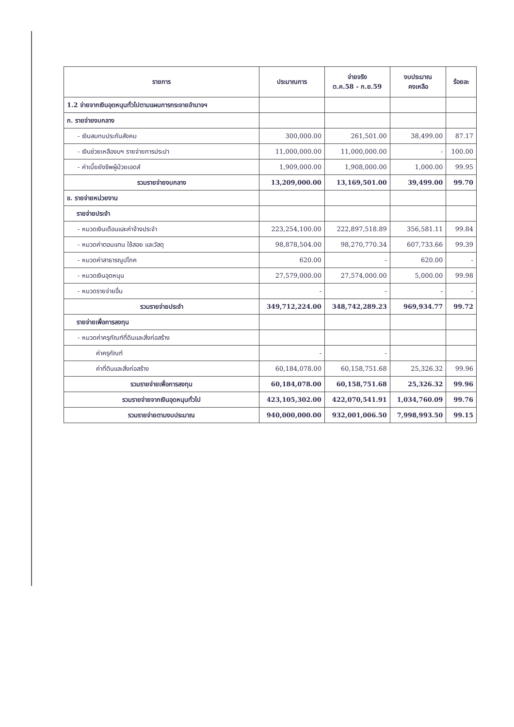| รายการ | ประมาณการ | จ่ายจริง ต.ค.58 - ก.ย.59 | งบประมาณ คงเหลือ | ร้อยละ |
| --- | --- | --- | --- | --- |
| 1.2 จ่ายจากเงินอุดหนุนทั่วไปตามแผนการกระจายอำนาจฯ | | | | |
| ก. รายจ่ายงบกลาง | | | | |
| - เงินสมทบประกันสังคม | 300,000.00 | 261,501.00 | 38,499.00 | 87.17 |
| - เงินช่วยเหลืองบฯ รายจ่ายการประปา | 11,000,000.00 | 11,000,000.00 | - | 100.00 |
| - ค่าเบี้ยยังชีพผู้ป่วยเอดส์ | 1,909,000.00 | 1,908,000.00 | 1,000.00 | 99.95 |
| รวมรายจ่ายงบกลาง | 13,209,000.00 | 13,169,501.00 | 39,499.00 | 99.70 |
| ข. รายจ่ายหน่วยงาน | | | | |
| รายจ่ายประจำ | | | | |
| - หมวดเงินเดือนและค่าจ้างประจำ | 223,254,100.00 | 222,897,518.89 | 356,581.11 | 99.84 |
| - หมวดค่าตอบแทน ใช้สอย และวัสดุ | 98,878,504.00 | 98,270,770.34 | 607,733.66 | 99.39 |
| - หมวดค่าสาธารณูปโภค | 620.00 | - | 620.00 | - |
| - หมวดเงินอุดหนุน | 27,579,000.00 | 27,574,000.00 | 5,000.00 | 99.98 |
| - หมวดรายจ่ายอื่น | - | - | - | - |
| รวมรายจ่ายประจำ | 349,712,224.00 | 348,742,289.23 | 969,934.77 | 99.72 |
| รายจ่ายเพื่อการลงทุน | | | | |
| - หมวดค่าครุภัณฑ์ที่ดินและสิ่งก่อสร้าง | | | | |
| ค่าครุภัณฑ์ | - | - | | |
| ค่าที่ดินและสิ่งก่อสร้าง | 60,184,078.00 | 60,158,751.68 | 25,326.32 | 99.96 |
| รวมรายจ่ายเพื่อการลงทุน | 60,184,078.00 | 60,158,751.68 | 25,326.32 | 99.96 |
| รวมรายจ่ายจากเงินอุดหนุนทั่วไป | 423,105,302.00 | 422,070,541.91 | 1,034,760.09 | 99.76 |
| รวมรายจ่ายตามงบประมาณ | 940,000,000.00 | 932,001,006.50 | 7,998,993.50 | 99.15 |